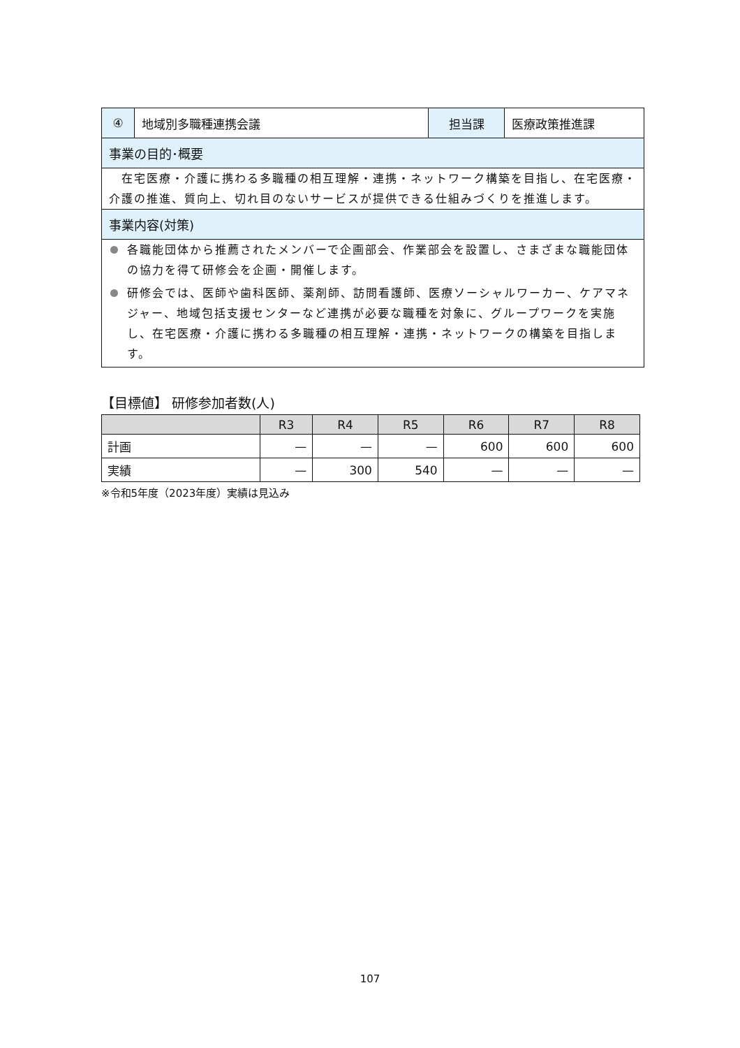| ④ | 地域別多職種連携会議 | 担当課 | 医療政策推進課 |
| 事業の目的･概要 | | | |
| 在宅医療・介護に携わる多職種の相互理解・連携・ネットワーク構築を目指し、在宅医療・介護の推進、質向上、切れ目のないサービスが提供できる仕組みづくりを推進します。 | | | |
| 事業内容(対策) | | | |
| 各職能団体から推薦されたメンバーで企画部会、作業部会を設置し、さまざまな職能団体の協力を得て研修会を企画・開催します。 研修会では、医師や歯科医師、薬剤師、訪問看護師、医療ソーシャルワーカー、ケアマネジャー、地域包括支援センターなど連携が必要な職種を対象に、グループワークを実施し、在宅医療・介護に携わる多職種の相互理解・連携・ネットワークの構築を目指します。 | | | |
【目標値】 研修参加者数(人)
| | R3 | R4 | R5 | R6 | R7 | R8 |
| --- | --- | --- | --- | --- | --- | --- |
| 計画 | — | — | — | 600 | 600 | 600 |
| 実績 | — | 300 | 540 | — | — | — |
※令和5年度（2023年度）実績は見込み
107